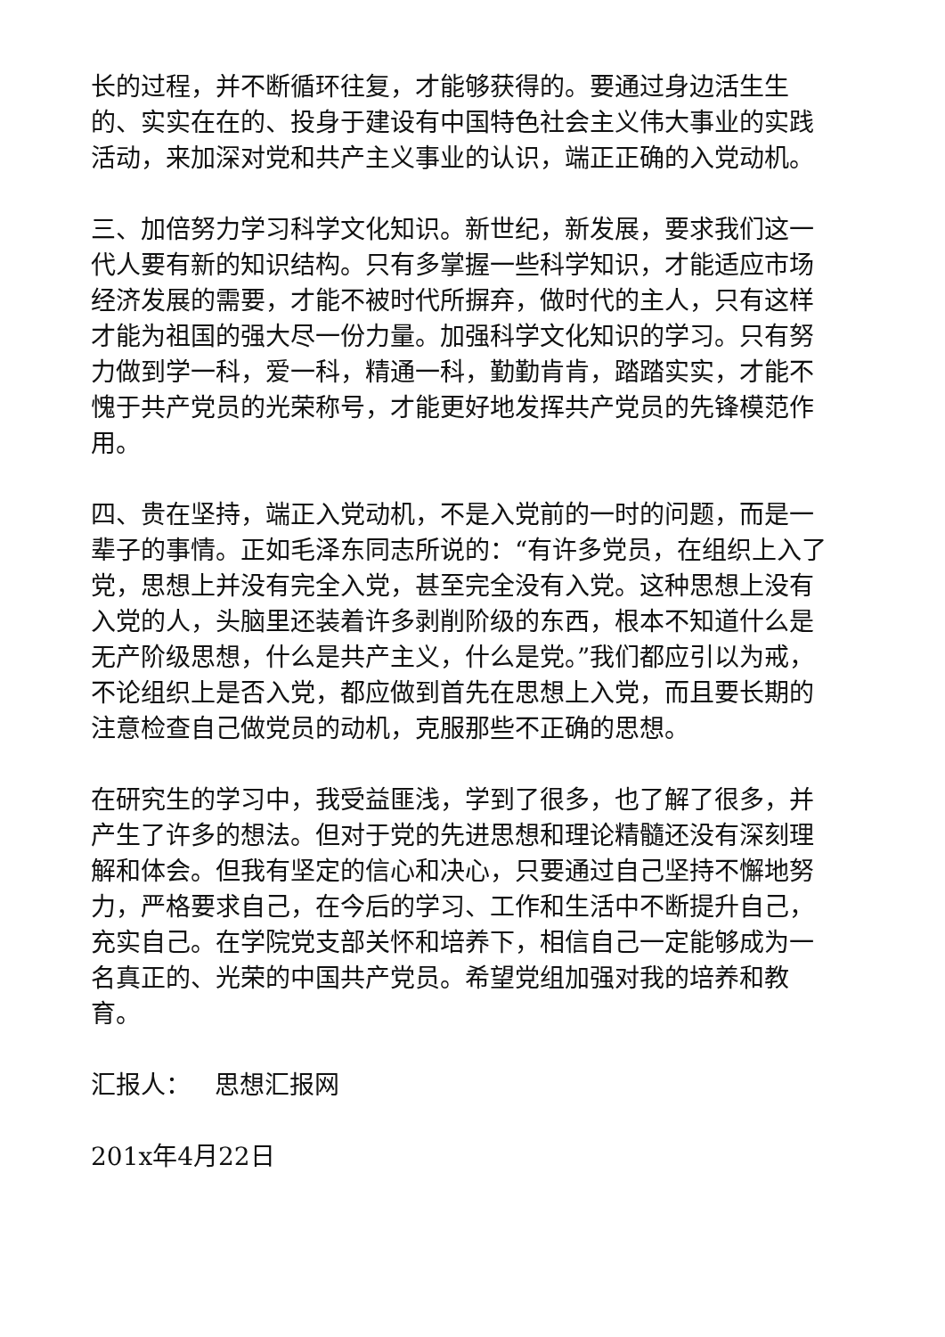长的过程，并不断循环往复，才能够获得的。要通过身边活生生的、实实在在的、投身于建设有中国特色社会主义伟大事业的实践活动，来加深对党和共产主义事业的认识，端正正确的入党动机。
三、加倍努力学习科学文化知识。新世纪，新发展，要求我们这一代人要有新的知识结构。只有多掌握一些科学知识，才能适应市场经济发展的需要，才能不被时代所摒弃，做时代的主人，只有这样才能为祖国的强大尽一份力量。加强科学文化知识的学习。只有努力做到学一科，爱一科，精通一科，勤勤肯肯，踏踏实实，才能不愧于共产党员的光荣称号，才能更好地发挥共产党员的先锋模范作用。
四、贵在坚持，端正入党动机，不是入党前的一时的问题，而是一辈子的事情。正如毛泽东同志所说的：“有许多党员，在组织上入了党，思想上并没有完全入党，甚至完全没有入党。这种思想上没有入党的人，头脑里还装着许多剥削阶级的东西，根本不知道什么是无产阶级思想，什么是共产主义，什么是党。”我们都应引以为戒，不论组织上是否入党，都应做到首先在思想上入党，而且要长期的注意检查自己做党员的动机，克服那些不正确的思想。
在研究生的学习中，我受益匪浅，学到了很多，也了解了很多，并产生了许多的想法。但对于党的先进思想和理论精髓还没有深刻理解和体会。但我有坚定的信心和决心，只要通过自己坚持不懈地努力，严格要求自己，在今后的学习、工作和生活中不断提升自己，充实自己。在学院党支部关怀和培养下，相信自己一定能够成为一名真正的、光荣的中国共产党员。希望党组加强对我的培养和教育。
汇报人： 思想汇报网
201x年4月22日